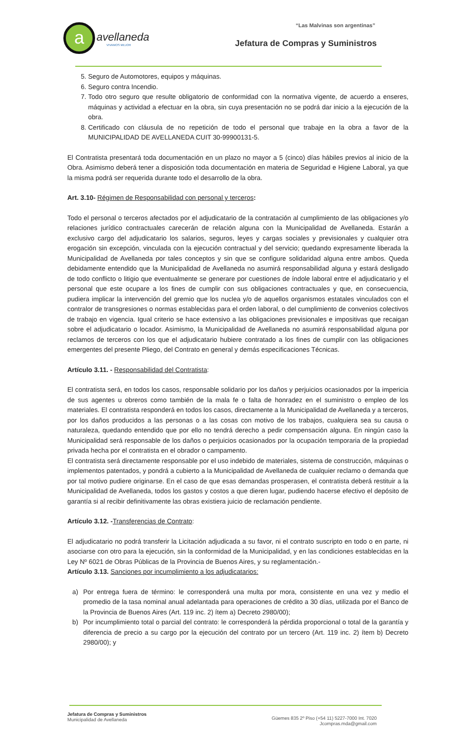a avellaneda
VIVAMOS MEJOR
“Las Malvinas son argentinas”
Jefatura de Compras y Suministros
5. Seguro de Automotores, equipos y máquinas.
6. Seguro contra Incendio.
7. Todo otro seguro que resulte obligatorio de conformidad con la normativa vigente, de acuerdo a enseres, máquinas y actividad a efectuar en la obra, sin cuya presentación no se podrá dar inicio a la ejecución de la obra.
8. Certificado con cláusula de no repetición de todo el personal que trabaje en la obra a favor de la MUNICIPALIDAD DE AVELLANEDA CUIT 30-99900131-5.
El Contratista presentará toda documentación en un plazo no mayor a 5 (cinco) días hábiles previos al inicio de la Obra. Asimismo deberá tener a disposición toda documentación en materia de Seguridad e Higiene Laboral, ya que la misma podrá ser requerida durante todo el desarrollo de la obra.
Art. 3.10- Régimen de Responsabilidad con personal y terceros:
Todo el personal o terceros afectados por el adjudicatario de la contratación al cumplimiento de las obligaciones y/o relaciones jurídico contractuales carecerán de relación alguna con la Municipalidad de Avellaneda. Estarán a exclusivo cargo del adjudicatario los salarios, seguros, leyes y cargas sociales y previsionales y cualquier otra erogación sin excepción, vinculada con la ejecución contractual y del servicio; quedando expresamente liberada la Municipalidad de Avellaneda por tales conceptos y sin que se configure solidaridad alguna entre ambos. Queda debidamente entendido que la Municipalidad de Avellaneda no asumirá responsabilidad alguna y estará desligado de todo conflicto o litigio que eventualmente se generare por cuestiones de índole laboral entre el adjudicatario y el personal que este ocupare a los fines de cumplir con sus obligaciones contractuales y que, en consecuencia, pudiera implicar la intervención del gremio que los nuclea y/o de aquellos organismos estatales vinculados con el contralor de transgresiones o normas establecidas para el orden laboral, o del cumplimiento de convenios colectivos de trabajo en vigencia. Igual criterio se hace extensivo a las obligaciones previsionales e impositivas que recaigan sobre el adjudicatario o locador. Asimismo, la Municipalidad de Avellaneda no asumirá responsabilidad alguna por reclamos de terceros con los que el adjudicatario hubiere contratado a los fines de cumplir con las obligaciones emergentes del presente Pliego, del Contrato en general y demás especificaciones Técnicas.
Artículo 3.11. - Responsabilidad del Contratista:
El contratista será, en todos los casos, responsable solidario por los daños y perjuicios ocasionados por la impericia de sus agentes u obreros como también de la mala fe o falta de honradez en el suministro o empleo de los materiales. El contratista responderá en todos los casos, directamente a la Municipalidad de Avellaneda y a terceros, por los daños producidos a las personas o a las cosas con motivo de los trabajos, cualquiera sea su causa o naturaleza, quedando entendido que por ello no tendrá derecho a pedir compensación alguna. En ningún caso la Municipalidad será responsable de los daños o perjuicios ocasionados por la ocupación temporaria de la propiedad privada hecha por el contratista en el obrador o campamento.
El contratista será directamente responsable por el uso indebido de materiales, sistema de construcción, máquinas o implementos patentados, y pondrá a cubierto a la Municipalidad de Avellaneda de cualquier reclamo o demanda que por tal motivo pudiere originarse. En el caso de que esas demandas prosperasen, el contratista deberá restituir a la Municipalidad de Avellaneda, todos los gastos y costos a que dieren lugar, pudiendo hacerse efectivo el depósito de garantía si al recibir definitivamente las obras existiera juicio de reclamación pendiente.
Artículo 3.12. -Transferencias de Contrato:
El adjudicatario no podrá transferir la Licitación adjudicada a su favor, ni el contrato suscripto en todo o en parte, ni asociarse con otro para la ejecución, sin la conformidad de la Municipalidad, y en las condiciones establecidas en la Ley Nº 6021 de Obras Públicas de la Provincia de Buenos Aires, y su reglamentación.-
Artículo 3.13. Sanciones por incumplimiento a los adjudicatarios:
a) Por entrega fuera de término: le corresponderá una multa por mora, consistente en una vez y medio el promedio de la tasa nominal anual adelantada para operaciones de crédito a 30 días, utilizada por el Banco de la Provincia de Buenos Aires (Art. 119 inc. 2) ítem a) Decreto 2980/00);
b) Por incumplimiento total o parcial del contrato: le corresponderá la pérdida proporcional o total de la garantía y diferencia de precio a su cargo por la ejecución del contrato por un tercero (Art. 119 inc. 2) ítem b) Decreto 2980/00); y
Jefatura de Compras y Suministros
Municipalidad de Avellaneda
Güemes 835 2º Piso (+54 11) 5227-7000 Int. 7020
Jcompras.mda@gmail.com